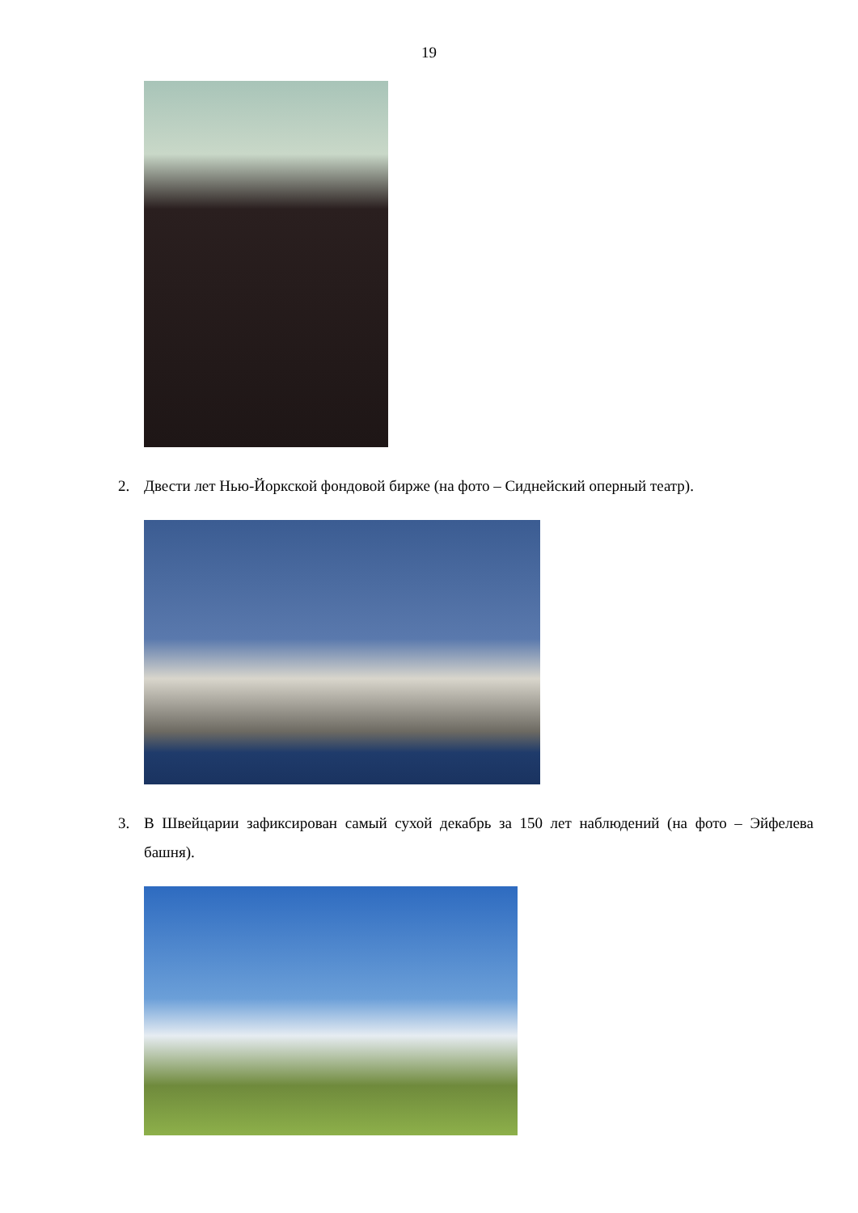19
2. Двести лет Нью-Йоркской фондовой бирже (на фото – Сиднейский оперный театр).
3. В Швейцарии зафиксирован самый сухой декабрь за 150 лет наблюдений (на фото – Эйфелева башня).